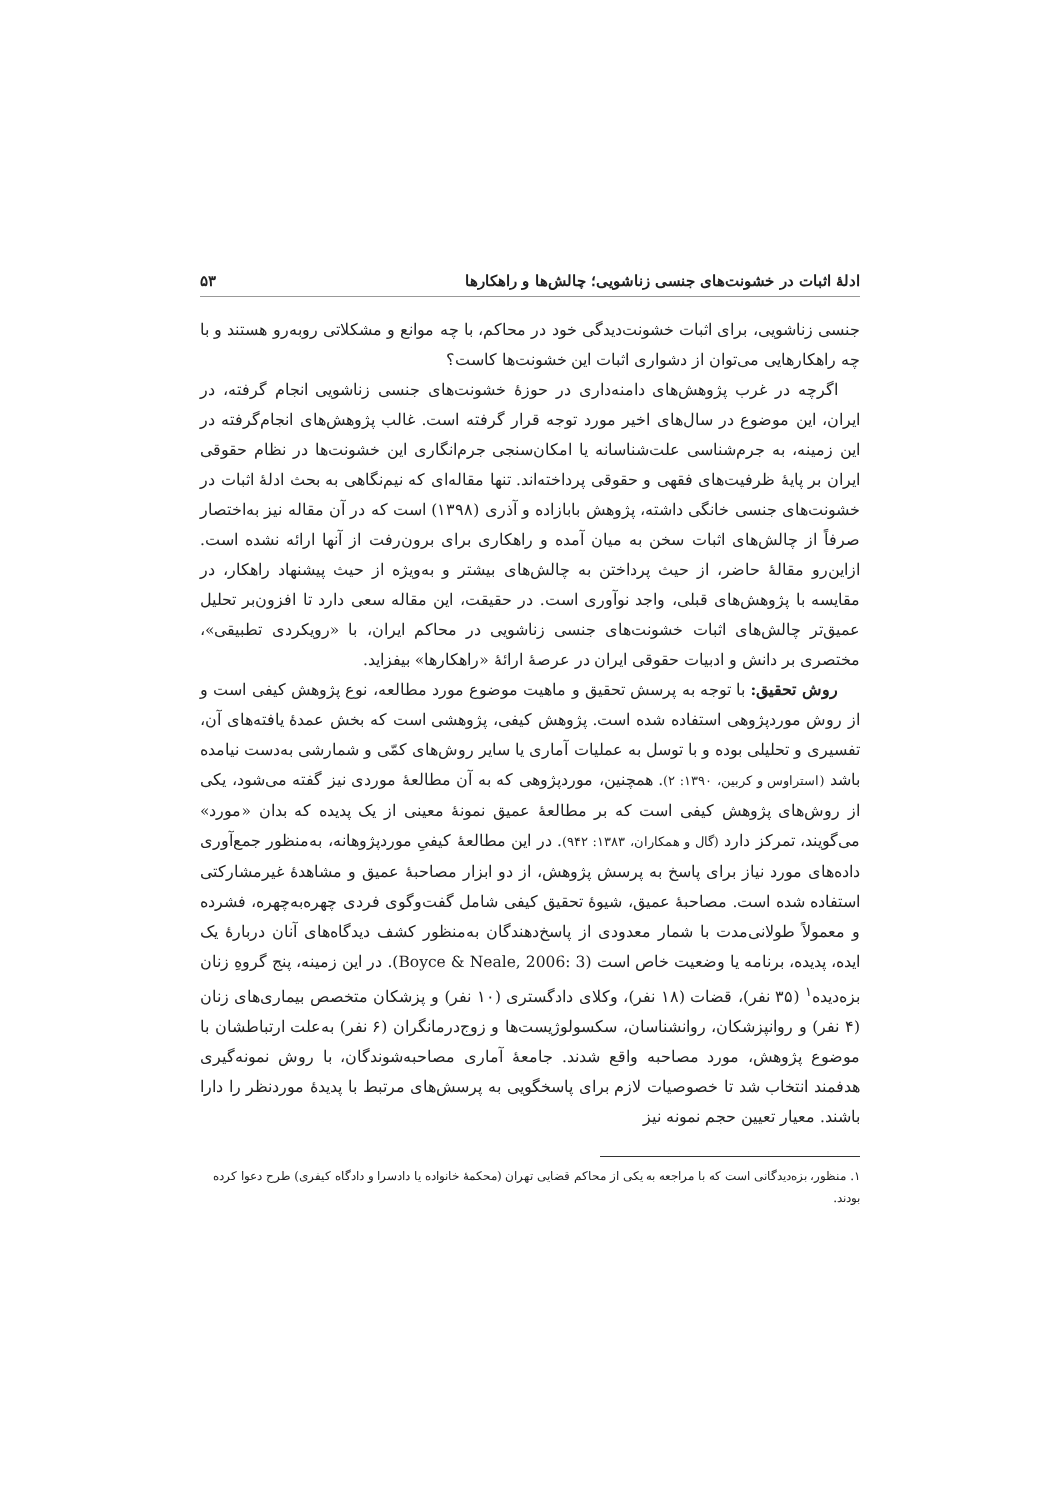ادلهٔ اثبات در خشونت‌های جنسی زناشویی؛ چالش‌ها و راهکارها ۵۳
جنسی زناشویی، برای اثبات خشونت‌دیدگی خود در محاکم، با چه موانع و مشکلاتی روبه‌رو هستند و با چه راهکارهایی می‌توان از دشواری اثبات این خشونت‌ها کاست؟
اگرچه در غرب پژوهش‌های دامنه‌داری در حوزهٔ خشونت‌های جنسی زناشویی انجام گرفته، در ایران، این موضوع در سال‌های اخیر مورد توجه قرار گرفته است. غالب پژوهش‌های انجام‌گرفته در این زمینه، به جرم‌شناسی علت‌شناسانه یا امکان‌سنجی جرم‌انگاری این خشونت‌ها در نظام حقوقی ایران بر پایهٔ ظرفیت‌های فقهی و حقوقی پرداخته‌اند. تنها مقاله‌ای که نیم‌نگاهی به بحث ادلهٔ اثبات در خشونت‌های جنسی خانگی داشته، پژوهش بابازاده و آذری (۱۳۹۸) است که در آن مقاله نیز به‌اختصار صرفاً از چالش‌های اثبات سخن به میان آمده و راهکاری برای برون‌رفت از آنها ارائه نشده است. ازاین‌رو مقالهٔ حاضر، از حیث پرداختن به چالش‌های بیشتر و به‌ویژه از حیث پیشنهاد راهکار، در مقایسه با پژوهش‌های قبلی، واجد نوآوری است. در حقیقت، این مقاله سعی دارد تا افزون‌بر تحلیل عمیق‌تر چالش‌های اثبات خشونت‌های جنسی زناشویی در محاکم ایران، با «رویکردی تطبیقی»، مختصری بر دانش و ادبیات حقوقی ایران در عرصهٔ ارائهٔ «راهکارها» بیفزاید.
روش تحقیق: با توجه به پرسش تحقیق و ماهیت موضوع مورد مطالعه، نوع پژوهش کیفی است و از روش موردپژوهی استفاده شده است. پژوهش کیفی، پژوهشی است که بخش عمدهٔ یافته‌های آن، تفسیری و تحلیلی بوده و با توسل به عملیات آماری یا سایر روش‌های کمّی و شمارشی به‌دست نیامده باشد (استراوس و کربین، ۱۳۹۰: ۲). همچنین، موردپژوهی که به آن مطالعهٔ موردی نیز گفته می‌شود، یکی از روش‌های پژوهش کیفی است که بر مطالعهٔ عمیق نمونهٔ معینی از یک پدیده که بدان «مورد» می‌گویند، تمرکز دارد (گال و همکاران، ۱۳۸۳: ۹۴۲). در این مطالعهٔ کیفیِ موردپژوهانه، به‌منظور جمع‌آوری داده‌های مورد نیاز برای پاسخ به پرسش پژوهش، از دو ابزار مصاحبهٔ عمیق و مشاهدهٔ غیرمشارکتی استفاده شده است. مصاحبهٔ عمیق، شیوهٔ تحقیق کیفی شامل گفت‌وگوی فردی چهره‌به‌چهره، فشرده و معمولاً طولانی‌مدت با شمار معدودی از پاسخ‌دهندگان به‌منظور کشف دیدگاه‌های آنان دربارهٔ یک ایده، پدیده، برنامه یا وضعیت خاص است (Boyce & Neale, 2006: 3). در این زمینه، پنج گروهِ زنان بزه‌دیده<sup>۱</sup> (۳۵ نفر)، قضات (۱۸ نفر)، وکلای دادگستری (۱۰ نفر) و پزشکان متخصص بیماری‌های زنان (۴ نفر) و روانپزشکان، روانشناسان، سکسولوژیست‌ها و زوج‌درمانگران (۶ نفر) به‌علت ارتباطشان با موضوع پژوهش، مورد مصاحبه واقع شدند. جامعهٔ آماری مصاحبه‌شوندگان، با روش نمونه‌گیری هدفمند انتخاب شد تا خصوصیات لازم برای پاسخگویی به پرسش‌های مرتبط با پدیدهٔ موردنظر را دارا باشند. معیار تعیین حجم نمونه نیز
۱. منظور، بزه‌دیدگانی است که با مراجعه به یکی از محاکم قضایی تهران (محکمهٔ خانواده یا دادسرا و دادگاه کیفری) طرح دعوا کرده بودند.